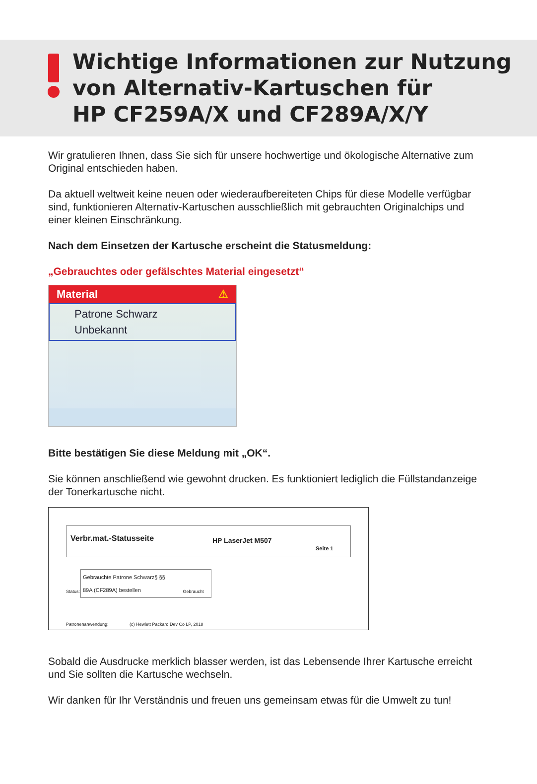Wichtige Informationen zur Nutzung
von Alternativ-Kartuschen für
HP CF259A/X und CF289A/X/Y
Wir gratulieren Ihnen, dass Sie sich für unsere hochwertige und ökologische Alternative zum Original entschieden haben.
Da aktuell weltweit keine neuen oder wiederaufbereiteten Chips für diese Modelle verfügbar sind, funktionieren Alternativ-Kartuschen ausschließlich mit gebrauchten Originalchips und einer kleinen Einschränkung.
Nach dem Einsetzen der Kartusche erscheint die Statusmeldung:
„Gebrauchtes oder gefälschtes Material eingesetzt“
Material ⚠
Patrone Schwarz
Unbekannt
Bitte bestätigen Sie diese Meldung mit „OK“.
Sie können anschließend wie gewohnt drucken. Es funktioniert lediglich die Füllstandanzeige der Tonerkartusche nicht.
Verbr.mat.-Statusseite
HP LaserJet M507
Seite 1
Gebrauchte Patrone Schwarz§ §§
89A (CF289A) bestellen
Status: Gebraucht
Patronenanwendung: (c) Hewlett Packard Dev Co LP, 2018
Sobald die Ausdrucke merklich blasser werden, ist das Lebensende Ihrer Kartusche erreicht und Sie sollten die Kartusche wechseln.
Wir danken für Ihr Verständnis und freuen uns gemeinsam etwas für die Umwelt zu tun!